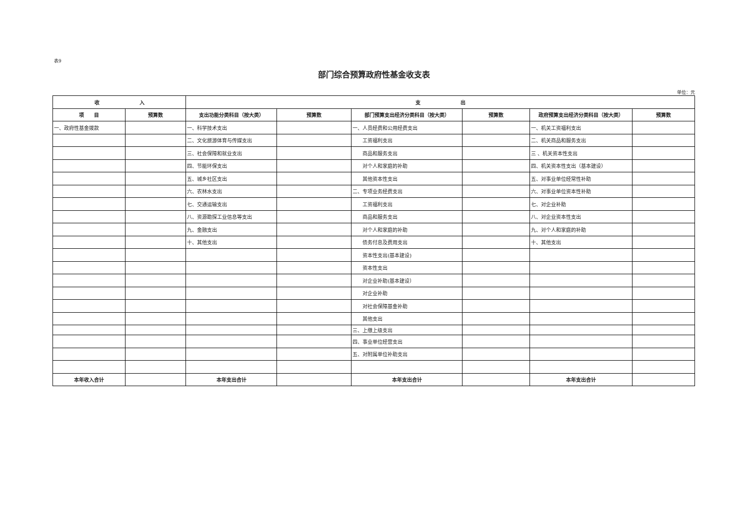表9
部门综合预算政府性基金收支表
单位：元
| 收 入 | | 支 出 | | | | | |
| --- | --- | --- | --- | --- | --- | --- | --- |
| 项 目 | 预算数 | 支出功能分类科目（按大类） | 预算数 | 部门预算支出经济分类科目（按大类） | 预算数 | 政府预算支出经济分类科目（按大类） | 预算数 |
| 一、政府性基金拨款 | | 一、科学技术支出 | | 一、人员经费和公用经费支出 | | 一、机关工资福利支出 | |
| | | 二、文化旅游体育与传媒支出 | | 工资福利支出 | | 二、机关商品和服务支出 | |
| | | 三、社会保障和就业支出 | | 商品和服务支出 | | 三 、机关资本性支出 | |
| | | 四、节能环保支出 | | 对个人和家庭的补助 | | 四、机关资本性支出（基本建设） | |
| | | 五、城乡社区支出 | | 其他资本性支出 | | 五、对事业单位经常性补助 | |
| | | 六、农林水支出 | | 二、专项业务经费支出 | | 六、对事业单位资本性补助 | |
| | | 七、交通运输支出 | | 工资福利支出 | | 七、对企业补助 | |
| | | 八、资源勘探工业信息等支出 | | 商品和服务支出 | | 八、对企业资本性支出 | |
| | | 九、金融支出 | | 对个人和家庭的补助 | | 九、对个人和家庭的补助 | |
| | | 十、其他支出 | | 债务付息及费用支出 | | 十、其他支出 | |
| | | | | 资本性支出(基本建设) | | | |
| | | | | 资本性支出 | | | |
| | | | | 对企业补助(基本建设） | | | |
| | | | | 对企业补助 | | | |
| | | | | 对社会保障基金补助 | | | |
| | | | | 其他支出 | | | |
| | | | | 三、上缴上级支出 | | | |
| | | | | 四、事业单位经营支出 | | | |
| | | | | 五、对附属单位补助支出 | | | |
| 本年收入合计 | | 本年支出合计 | | 本年支出合计 | | 本年支出合计 | |